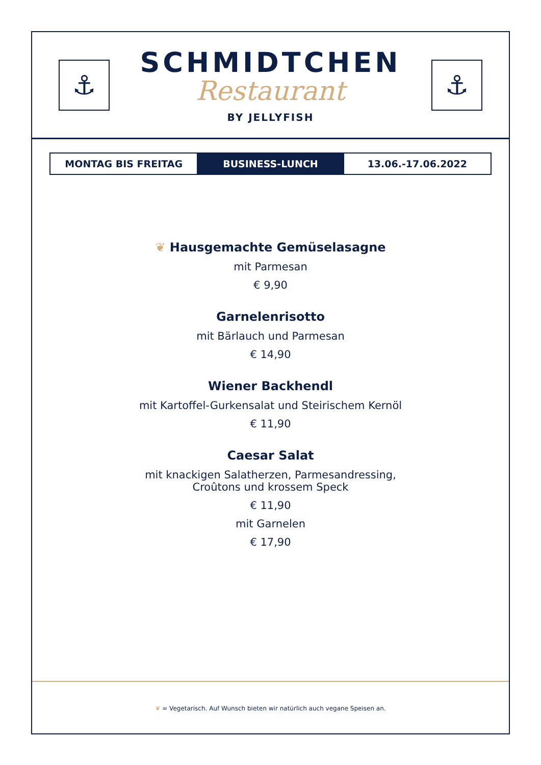⚓
SCHMIDTCHEN
Restaurant
BY JELLYFISH
⚓
| MONTAG BIS FREITAG | BUSINESS-LUNCH | 13.06.-17.06.2022 |
❦ Hausgemachte Gemüselasagne
mit Parmesan
€ 9,90
Garnelenrisotto
mit Bärlauch und Parmesan
€ 14,90
Wiener Backhendl
mit Kartoffel-Gurkensalat und Steirischem Kernöl
€ 11,90
Caesar Salat
mit knackigen Salatherzen, Parmesandressing,
Croûtons und krossem Speck
€ 11,90
mit Garnelen
€ 17,90
❦ = Vegetarisch. Auf Wunsch bieten wir natürlich auch vegane Speisen an.